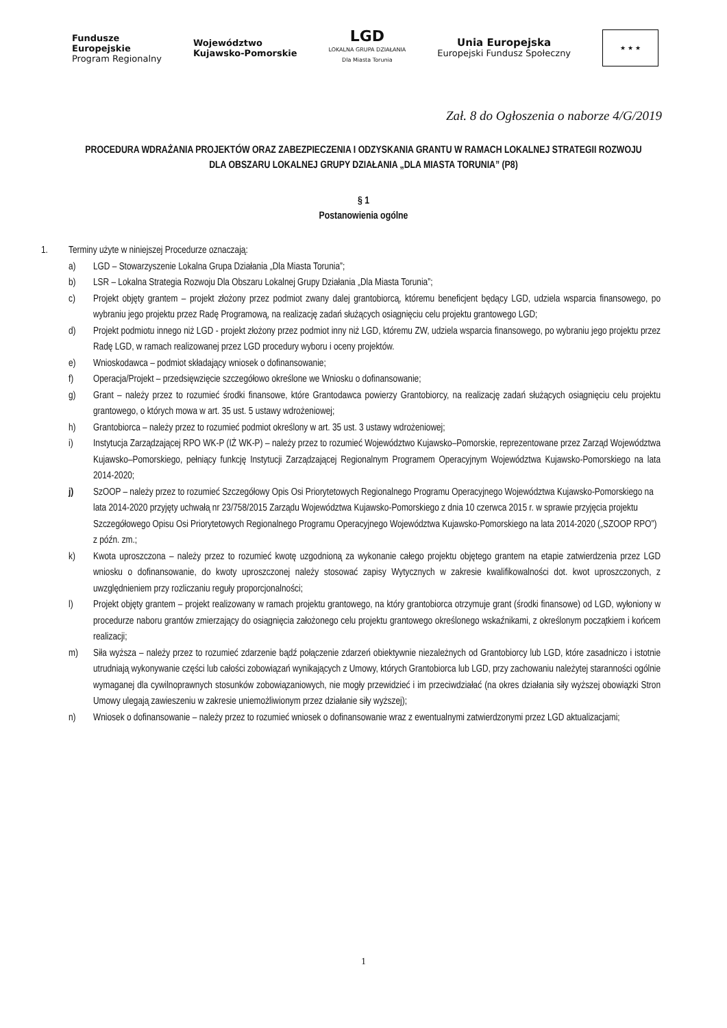Fundusze
Europejskie
Program Regionalny
Województwo
Kujawsko-Pomorskie
LGD
LOKALNA GRUPA DZIAŁANIA
Dla Miasta Torunia
Unia Europejska
Europejski Fundusz Społeczny
★ ★ ★
Zał. 8 do Ogłoszenia o naborze 4/G/2019
PROCEDURA WDRAŻANIA PROJEKTÓW ORAZ ZABEZPIECZENIA I ODZYSKANIA GRANTU W RAMACH LOKALNEJ STRATEGII ROZWOJU DLA OBSZARU LOKALNEJ GRUPY DZIAŁANIA „DLA MIASTA TORUNIA” (P8)
§ 1
Postanowienia ogólne
1. Terminy użyte w niniejszej Procedurze oznaczają:
a) LGD – Stowarzyszenie Lokalna Grupa Działania „Dla Miasta Torunia”;
b) LSR – Lokalna Strategia Rozwoju Dla Obszaru Lokalnej Grupy Działania „Dla Miasta Torunia”;
c) Projekt objęty grantem – projekt złożony przez podmiot zwany dalej grantobiorcą, któremu beneficjent będący LGD, udziela wsparcia finansowego, po wybraniu jego projektu przez Radę Programową, na realizację zadań służących osiągnięciu celu projektu grantowego LGD;
d) Projekt podmiotu innego niż LGD - projekt złożony przez podmiot inny niż LGD, któremu ZW, udziela wsparcia finansowego, po wybraniu jego projektu przez Radę LGD, w ramach realizowanej przez LGD procedury wyboru i oceny projektów.
e) Wnioskodawca – podmiot składający wniosek o dofinansowanie;
f) Operacja/Projekt – przedsięwzięcie szczegółowo określone we Wniosku o dofinansowanie;
g) Grant – należy przez to rozumieć środki finansowe, które Grantodawca powierzy Grantobiorcy, na realizację zadań służących osiągnięciu celu projektu grantowego, o których mowa w art. 35 ust. 5 ustawy wdrożeniowej;
h) Grantobiorca – należy przez to rozumieć podmiot określony w art. 35 ust. 3 ustawy wdrożeniowej;
i) Instytucja Zarządzającej RPO WK-P (IŻ WK-P) – należy przez to rozumieć Województwo Kujawsko–Pomorskie, reprezentowane przez Zarząd Województwa Kujawsko–Pomorskiego, pełniący funkcję Instytucji Zarządzającej Regionalnym Programem Operacyjnym Województwa Kujawsko-Pomorskiego na lata 2014-2020;
j) SzOOP – należy przez to rozumieć Szczegółowy Opis Osi Priorytetowych Regionalnego Programu Operacyjnego Województwa Kujawsko-Pomorskiego na lata 2014-2020 przyjęty uchwałą nr 23/758/2015 Zarządu Województwa Kujawsko-Pomorskiego z dnia 10 czerwca 2015 r. w sprawie przyjęcia projektu Szczegółowego Opisu Osi Priorytetowych Regionalnego Programu Operacyjnego Województwa Kujawsko-Pomorskiego na lata 2014-2020 („SZOOP RPO”) z późn. zm.;
k) Kwota uproszczona – należy przez to rozumieć kwotę uzgodnioną za wykonanie całego projektu objętego grantem na etapie zatwierdzenia przez LGD wniosku o dofinansowanie, do kwoty uproszczonej należy stosować zapisy Wytycznych w zakresie kwalifikowalności dot. kwot uproszczonych, z uwzględnieniem przy rozliczaniu reguły proporcjonalności;
l) Projekt objęty grantem – projekt realizowany w ramach projektu grantowego, na który grantobiorca otrzymuje grant (środki finansowe) od LGD, wyłoniony w procedurze naboru grantów zmierzający do osiągnięcia założonego celu projektu grantowego określonego wskaźnikami, z określonym początkiem i końcem realizacji;
m) Siła wyższa – należy przez to rozumieć zdarzenie bądź połączenie zdarzeń obiektywnie niezależnych od Grantobiorcy lub LGD, które zasadniczo i istotnie utrudniają wykonywanie części lub całości zobowiązań wynikających z Umowy, których Grantobiorca lub LGD, przy zachowaniu należytej staranności ogólnie wymaganej dla cywilnoprawnych stosunków zobowiązaniowych, nie mogły przewidzieć i im przeciwdziałać (na okres działania siły wyższej obowiązki Stron Umowy ulegają zawieszeniu w zakresie uniemożliwionym przez działanie siły wyższej);
n) Wniosek o dofinansowanie – należy przez to rozumieć wniosek o dofinansowanie wraz z ewentualnymi zatwierdzonymi przez LGD aktualizacjami;
1